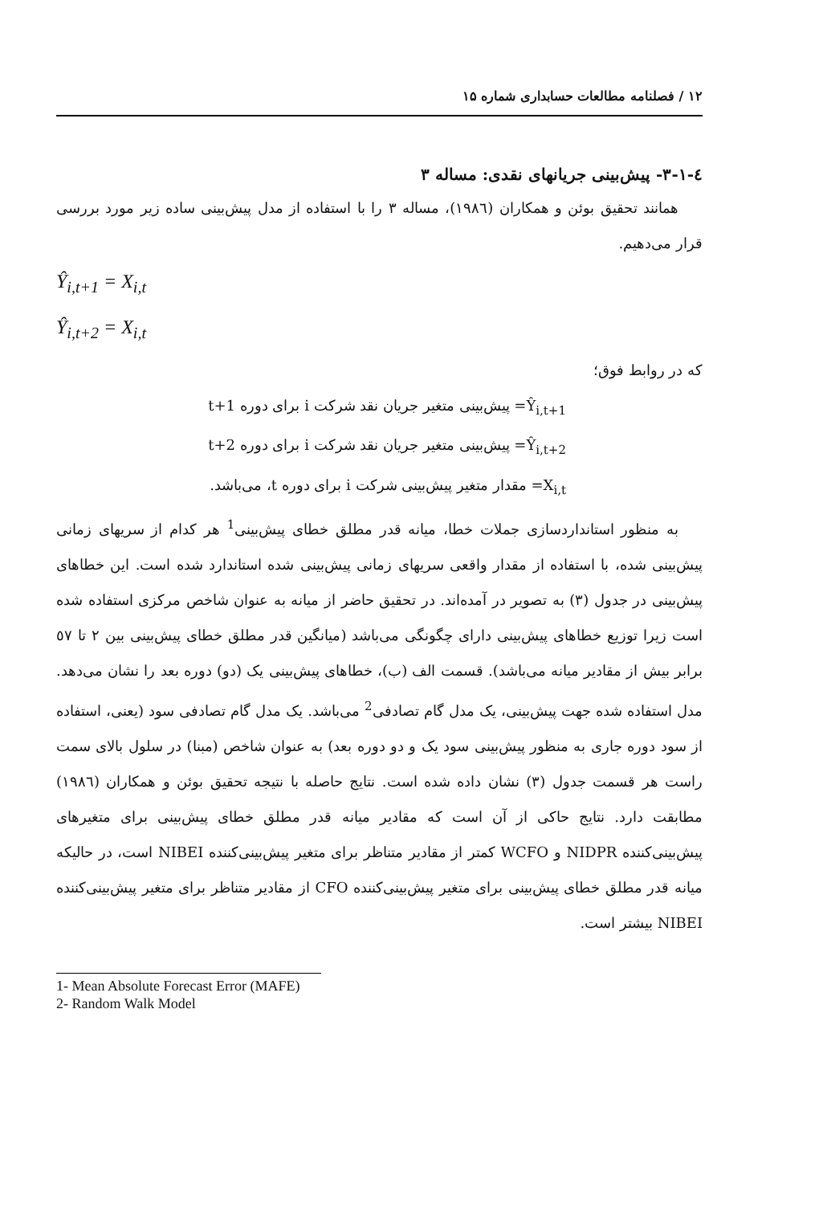۱۲ / فصلنامه مطالعات حسابداری شماره ۱۵
٤-١-٣- پیش‌بینی جریانهای نقدی: مساله ٣
همانند تحقیق بوئن و همکاران (١٩٨٦)، مساله ٣ را با استفاده از مدل پیش‌بینی ساده زیر مورد بررسی قرار می‌دهیم.
Ŷ<sub>i,t+1</sub> = X<sub>i,t</sub>
Ŷ<sub>i,t+2</sub> = X<sub>i,t</sub>
که در روابط فوق؛
Ŷ<sub>i,t+1</sub>= پیش‌بینی متغیر جریان نقد شرکت i برای دوره t+1
Ŷ<sub>i,t+2</sub>= پیش‌بینی متغیر جریان نقد شرکت i برای دوره t+2
X<sub>i,t</sub>= مقدار متغیر پیش‌بینی شرکت i برای دوره t، می‌باشد.
به منظور استانداردسازی جملات خطا، میانه قدر مطلق خطای پیش‌بینی<sup>1</sup> هر کدام از سریهای زمانی پیش‌بینی شده، با استفاده از مقدار واقعی سریهای زمانی پیش‌بینی شده استاندارد شده است. این خطاهای پیش‌بینی در جدول (٣) به تصویر در آمده‌اند. در تحقیق حاضر از میانه به عنوان شاخص مرکزی استفاده شده است زیرا توزیع خطاهای پیش‌بینی دارای چگونگی می‌باشد (میانگین قدر مطلق خطای پیش‌بینی بین ٢ تا ٥٧ برابر بیش از مقادیر میانه می‌باشد). قسمت الف (ب)، خطاهای پیش‌بینی یک (دو) دوره بعد را نشان می‌دهد. مدل استفاده شده جهت پیش‌بینی، یک مدل گام تصادفی<sup>2</sup> می‌باشد. یک مدل گام تصادفی سود (یعنی، استفاده از سود دوره جاری به منظور پیش‌بینی سود یک و دو دوره بعد) به عنوان شاخص (مبنا) در سلول بالای سمت راست هر قسمت جدول (٣) نشان داده شده است. نتایج حاصله با نتیجه تحقیق بوئن و همکاران (١٩٨٦) مطابقت دارد. نتایج حاکی از آن است که مقادیر میانه قدر مطلق خطای پیش‌بینی برای متغیرهای پیش‌بینی‌کننده NIDPR و WCFO کمتر از مقادیر متناظر برای متغیر پیش‌بینی‌کننده NIBEI است، در حالیکه میانه قدر مطلق خطای پیش‌بینی برای متغیر پیش‌بینی‌کننده CFO از مقادیر متناظر برای متغیر پیش‌بینی‌کننده NIBEI بیشتر است.
1- Mean Absolute Forecast Error (MAFE)
2- Random Walk Model